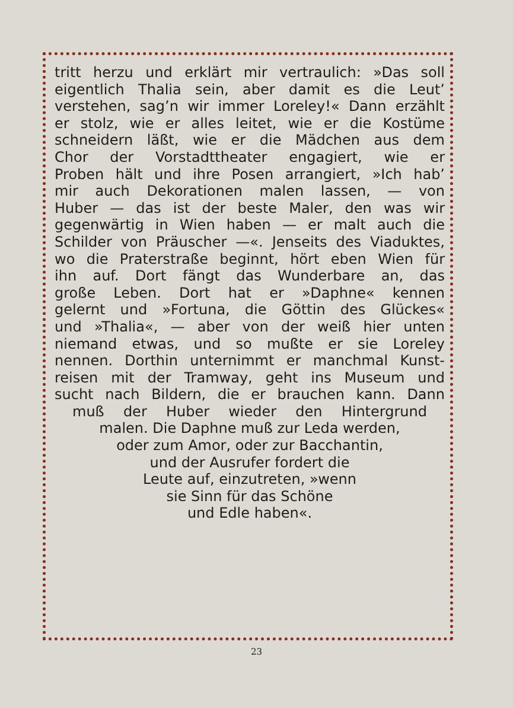tritt herzu und erklärt mir vertraulich: »Das soll
eigentlich Thalia sein, aber damit es die Leut’
verstehen, sag’n wir immer Loreley!« Dann erzählt
er stolz, wie er alles leitet, wie er die Kostüme
schneidern läßt, wie er die Mädchen aus dem
Chor der Vorstadttheater engagiert, wie er
Proben hält und ihre Posen arrangiert, »Ich hab’
mir auch Dekorationen malen lassen, — von
Huber — das ist der beste Maler, den was wir
gegenwärtig in Wien haben — er malt auch die
Schilder von Präuscher —«. Jenseits des Viaduktes,
wo die Praterstraße beginnt, hört eben Wien für
ihn auf. Dort fängt das Wunderbare an, das
große Leben. Dort hat er »Daphne« kennen
gelernt und »Fortuna, die Göttin des Glückes«
und »Thalia«, — aber von der weiß hier unten
niemand etwas, und so mußte er sie Loreley
nennen. Dorthin unternimmt er manchmal Kunst-
reisen mit der Tramway, geht ins Museum und
sucht nach Bildern, die er brauchen kann. Dann
muß der Huber wieder den Hintergrund
malen. Die Daphne muß zur Leda werden,
oder zum Amor, oder zur Bacchantin,
und der Ausrufer fordert die
Leute auf, einzutreten, »wenn
sie Sinn für das Schöne
und Edle haben«.
23